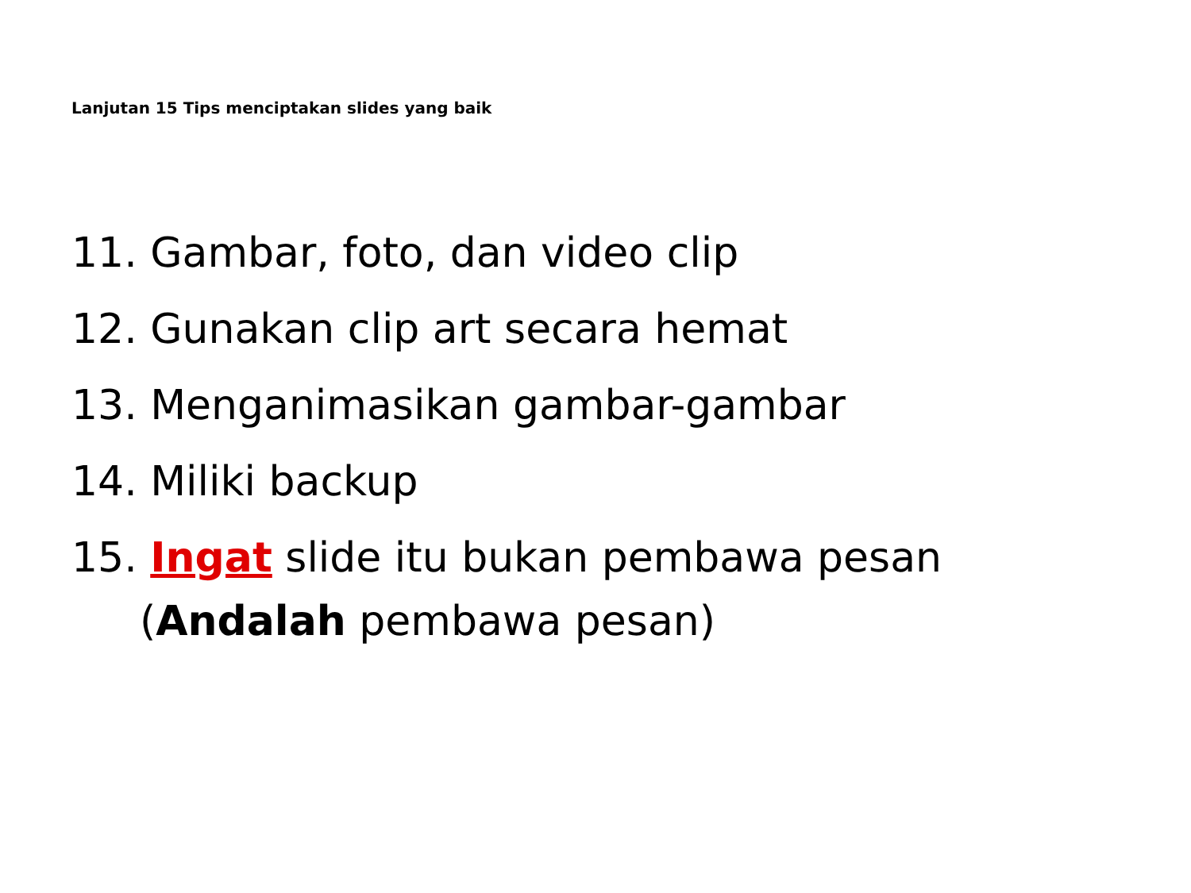Lanjutan 15 Tips menciptakan slides yang baik
11. Gambar, foto, dan video clip
12. Gunakan clip art secara hemat
13. Menganimasikan gambar-gambar
14. Miliki backup
15. Ingat slide itu bukan pembawa pesan
(Andalah pembawa pesan)